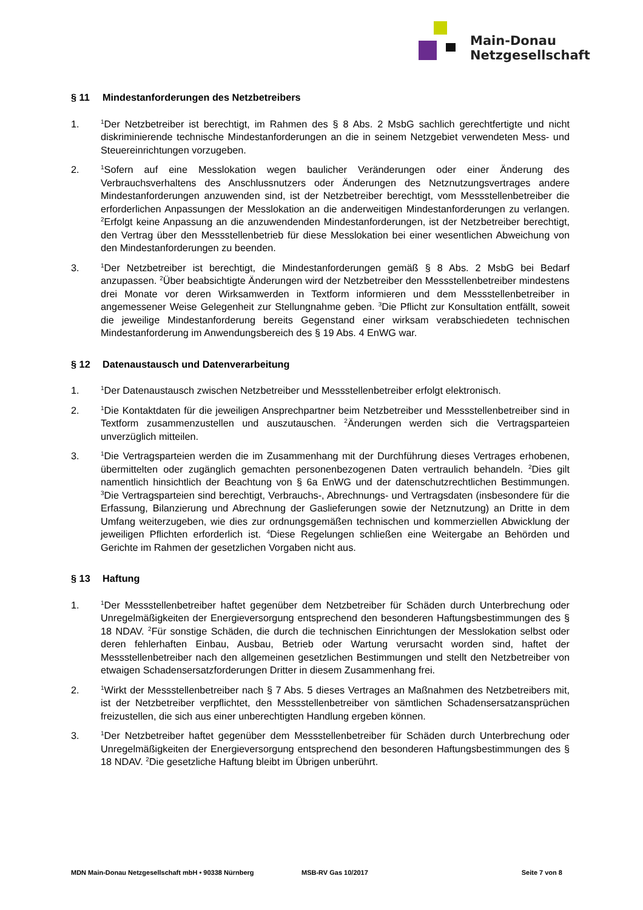Main-Donau
Netzgesellschaft
§ 11 Mindestanforderungen des Netzbetreibers
1.
<sup>1</sup> Der Netzbetreiber ist berechtigt, im Rahmen des § 8 Abs. 2 MsbG sachlich gerechtfertigte und nicht diskriminierende technische Mindestanforderungen an die in seinem Netzgebiet verwendeten Mess- und Steuereinrichtungen vorzugeben.
2.
<sup>1</sup> Sofern auf eine Messlokation wegen baulicher Veränderungen oder einer Änderung des Verbrauchsverhaltens des Anschlussnutzers oder Änderungen des Netznutzungsvertrages andere Mindestanforderungen anzuwenden sind, ist der Netzbetreiber berechtigt, vom Messstellenbetreiber die erforderlichen Anpassungen der Messlokation an die anderweitigen Mindestanforderungen zu verlangen. <sup>2</sup>Erfolgt keine Anpassung an die anzuwendenden Mindestanforderungen, ist der Netzbetreiber berechtigt, den Vertrag über den Messstellenbetrieb für diese Messlokation bei einer wesentlichen Abweichung von den Mindestanforderungen zu beenden.
3.
<sup>1</sup> Der Netzbetreiber ist berechtigt, die Mindestanforderungen gemäß § 8 Abs. 2 MsbG bei Bedarf anzupassen. <sup>2</sup>Über beabsichtigte Änderungen wird der Netzbetreiber den Messstellenbetreiber mindestens drei Monate vor deren Wirksamwerden in Textform informieren und dem Messstellenbetreiber in angemessener Weise Gelegenheit zur Stellungnahme geben. <sup>3</sup>Die Pflicht zur Konsultation entfällt, soweit die jeweilige Mindestanforderung bereits Gegenstand einer wirksam verabschiedeten technischen Mindestanforderung im Anwendungsbereich des § 19 Abs. 4 EnWG war.
§ 12 Datenaustausch und Datenverarbeitung
1.
<sup>1</sup> Der Datenaustausch zwischen Netzbetreiber und Messstellenbetreiber erfolgt elektronisch.
2.
<sup>1</sup> Die Kontaktdaten für die jeweiligen Ansprechpartner beim Netzbetreiber und Messstellenbetreiber sind in Textform zusammenzustellen und auszutauschen. <sup>2</sup>Änderungen werden sich die Vertragsparteien unverzüglich mitteilen.
3.
<sup>1</sup> Die Vertragsparteien werden die im Zusammenhang mit der Durchführung dieses Vertrages erhobenen, übermittelten oder zugänglich gemachten personenbezogenen Daten vertraulich behandeln. <sup>2</sup>Dies gilt namentlich hinsichtlich der Beachtung von § 6a EnWG und der datenschutzrechtlichen Bestimmungen. <sup>3</sup>Die Vertragsparteien sind berechtigt, Verbrauchs-, Abrechnungs- und Vertragsdaten (insbesondere für die Erfassung, Bilanzierung und Abrechnung der Gaslieferungen sowie der Netznutzung) an Dritte in dem Umfang weiterzugeben, wie dies zur ordnungsgemäßen technischen und kommerziellen Abwicklung der jeweiligen Pflichten erforderlich ist. <sup>4</sup>Diese Regelungen schließen eine Weitergabe an Behörden und Gerichte im Rahmen der gesetzlichen Vorgaben nicht aus.
§ 13 Haftung
1.
<sup>1</sup> Der Messstellenbetreiber haftet gegenüber dem Netzbetreiber für Schäden durch Unterbrechung oder Unregelmäßigkeiten der Energieversorgung entsprechend den besonderen Haftungsbestimmungen des § 18 NDAV. <sup>2</sup>Für sonstige Schäden, die durch die technischen Einrichtungen der Messlokation selbst oder deren fehlerhaften Einbau, Ausbau, Betrieb oder Wartung verursacht worden sind, haftet der Messstellenbetreiber nach den allgemeinen gesetzlichen Bestimmungen und stellt den Netzbetreiber von etwaigen Schadensersatzforderungen Dritter in diesem Zusammenhang frei.
2.
<sup>1</sup> Wirkt der Messstellenbetreiber nach § 7 Abs. 5 dieses Vertrages an Maßnahmen des Netzbetreibers mit, ist der Netzbetreiber verpflichtet, den Messstellenbetreiber von sämtlichen Schadensersatzansprüchen freizustellen, die sich aus einer unberechtigten Handlung ergeben können.
3.
<sup>1</sup> Der Netzbetreiber haftet gegenüber dem Messstellenbetreiber für Schäden durch Unterbrechung oder Unregelmäßigkeiten der Energieversorgung entsprechend den besonderen Haftungsbestimmungen des § 18 NDAV. <sup>2</sup>Die gesetzliche Haftung bleibt im Übrigen unberührt.
MDN Main-Donau Netzgesellschaft mbH • 90338 Nürnberg MSB-RV Gas 10/2017 Seite 7 von 8